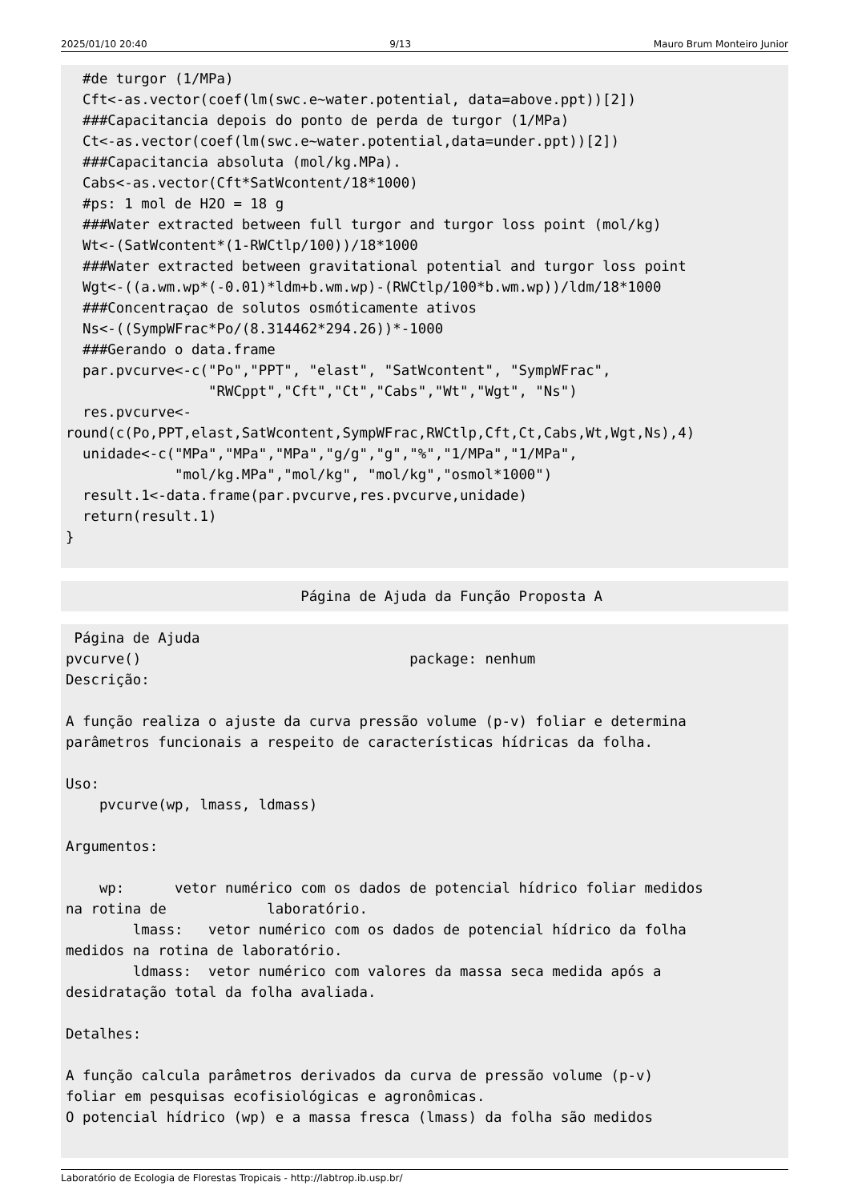2025/01/10 20:40 9/13 Mauro Brum Monteiro Junior
  #de turgor (1/MPa)
  Cft<-as.vector(coef(lm(swc.e~water.potential, data=above.ppt))[2])
  ###Capacitancia depois do ponto de perda de turgor (1/MPa)
  Ct<-as.vector(coef(lm(swc.e~water.potential,data=under.ppt))[2])
  ###Capacitancia absoluta (mol/kg.MPa).
  Cabs<-as.vector(Cft*SatWcontent/18*1000)
  #ps: 1 mol de H2O = 18 g
  ###Water extracted between full turgor and turgor loss point (mol/kg)
  Wt<-(SatWcontent*(1-RWCtlp/100))/18*1000
  ###Water extracted between gravitational potential and turgor loss point
  Wgt<-((a.wm.wp*(-0.01)*ldm+b.wm.wp)-(RWCtlp/100*b.wm.wp))/ldm/18*1000
  ###Concentraçao de solutos osmóticamente ativos
  Ns<-((SympWFrac*Po/(8.314462*294.26))*-1000
  ###Gerando o data.frame
  par.pvcurve<-c("Po","PPT", "elast", "SatWcontent", "SympWFrac",
                 "RWCppt","Cft","Ct","Cabs","Wt","Wgt", "Ns")
  res.pvcurve<-
round(c(Po,PPT,elast,SatWcontent,SympWFrac,RWCtlp,Cft,Ct,Cabs,Wt,Wgt,Ns),4)
  unidade<-c("MPa","MPa","MPa","g/g","g","%","1/MPa","1/MPa",
             "mol/kg.MPa","mol/kg", "mol/kg","osmol*1000")
  result.1<-data.frame(par.pvcurve,res.pvcurve,unidade)
  return(result.1)
}
                            Página de Ajuda da Função Proposta A
 Página de Ajuda
pvcurve()                                package: nenhum
Descrição:

A função realiza o ajuste da curva pressão volume (p-v) foliar e determina
parâmetros funcionais a respeito de características hídricas da folha.

Uso:
    pvcurve(wp, lmass, ldmass)

Argumentos:

    wp:      vetor numérico com os dados de potencial hídrico foliar medidos
na rotina de            laboratório.
        lmass:   vetor numérico com os dados de potencial hídrico da folha
medidos na rotina de laboratório.
        ldmass:  vetor numérico com valores da massa seca medida após a
desidratação total da folha avaliada.

Detalhes:

A função calcula parâmetros derivados da curva de pressão volume (p-v)
foliar em pesquisas ecofisiológicas e agronômicas.
O potencial hídrico (wp) e a massa fresca (lmass) da folha são medidos
Laboratório de Ecologia de Florestas Tropicais - http://labtrop.ib.usp.br/